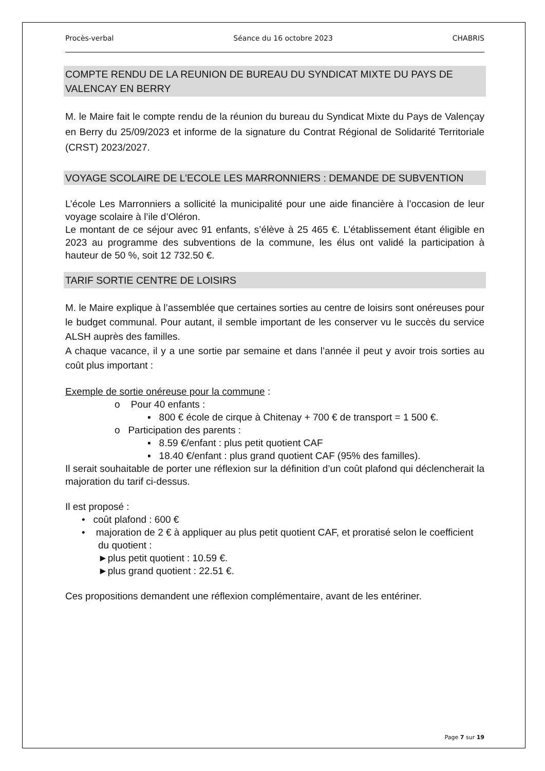Procès-verbal Séance du 16 octobre 2023 CHABRIS
COMPTE RENDU DE LA REUNION DE BUREAU DU SYNDICAT MIXTE DU PAYS DE VALENCAY EN BERRY
M. le Maire fait le compte rendu de la réunion du bureau du Syndicat Mixte du Pays de Valençay en Berry du 25/09/2023 et informe de la signature du Contrat Régional de Solidarité Territoriale (CRST) 2023/2027.
VOYAGE SCOLAIRE DE L’ECOLE LES MARRONNIERS : DEMANDE DE SUBVENTION
L’école Les Marronniers a sollicité la municipalité pour une aide financière à l’occasion de leur voyage scolaire à l’ile d’Oléron.
Le montant de ce séjour avec 91 enfants, s’élève à 25 465 €. L’établissement étant éligible en 2023 au programme des subventions de la commune, les élus ont validé la participation à hauteur de 50 %, soit 12 732.50 €.
TARIF SORTIE CENTRE DE LOISIRS
M. le Maire explique à l’assemblée que certaines sorties au centre de loisirs sont onéreuses pour le budget communal. Pour autant, il semble important de les conserver vu le succès du service ALSH auprès des familles.
A chaque vacance, il y a une sortie par semaine et dans l’année il peut y avoir trois sorties au coût plus important :
Exemple de sortie onéreuse pour la commune :
o Pour 40 enfants :
▪ 800 € école de cirque à Chitenay + 700 € de transport = 1 500 €.
o Participation des parents :
▪ 8.59 €/enfant : plus petit quotient CAF
▪ 18.40 €/enfant : plus grand quotient CAF (95% des familles).
Il serait souhaitable de porter une réflexion sur la définition d’un coût plafond qui déclencherait la majoration du tarif ci-dessus.
Il est proposé :
• coût plafond : 600 €
• majoration de 2 € à appliquer au plus petit quotient CAF, et proratisé selon le coefficient du quotient :
►plus petit quotient : 10.59 €.
►plus grand quotient : 22.51 €.
Ces propositions demandent une réflexion complémentaire, avant de les entériner.
Page 7 sur 19